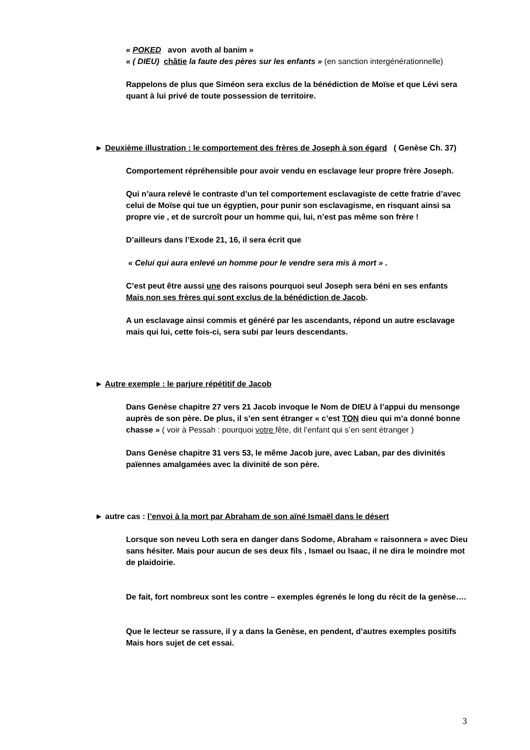« POKED avon avoth al banim »
« ( DIEU) châtie la faute des pères sur les enfants » (en sanction intergénérationnelle)
Rappelons de plus que Siméon sera exclus de la bénédiction de Moïse et que Lévi sera quant à lui privé de toute possession de territoire.
► Deuxième illustration : le comportement des frères de Joseph à son égard ( Genèse Ch. 37)
Comportement répréhensible pour avoir vendu en esclavage leur propre frère Joseph.
Qui n’aura relevé le contraste d’un tel comportement esclavagiste de cette fratrie d’avec celui de Moïse qui tue un égyptien, pour punir son esclavagisme, en risquant ainsi sa propre vie , et de surcroît pour un homme qui, lui, n’est pas même son frère !
D’ailleurs dans l’Exode 21, 16, il sera écrit que
« Celui qui aura enlevé un homme pour le vendre sera mis à mort » .
C’est peut être aussi une des raisons pourquoi seul Joseph sera béni en ses enfants
Mais non ses frères qui sont exclus de la bénédiction de Jacob.
A un esclavage ainsi commis et généré par les ascendants, répond un autre esclavage mais qui lui, cette fois-ci, sera subi par leurs descendants.
► Autre exemple : le parjure répétitif de Jacob
Dans Genèse chapitre 27 vers 21 Jacob invoque le Nom de DIEU à l’appui du mensonge auprès de son père. De plus, il s’en sent étranger « c’est TON dieu qui m’a donné bonne chasse » ( voir à Pessah : pourquoi votre fête, dit l’enfant qui s’en sent étranger )
Dans Genèse chapitre 31 vers 53, le même Jacob jure, avec Laban, par des divinités païennes amalgamées avec la divinité de son père.
► autre cas : l’envoi à la mort par Abraham de son aïné Ismaël dans le désert
Lorsque son neveu Loth sera en danger dans Sodome, Abraham « raisonnera » avec Dieu sans hésiter. Mais pour aucun de ses deux fils , Ismael ou Isaac, il ne dira le moindre mot de plaidoirie.
De fait, fort nombreux sont les contre – exemples égrenés le long du récit de la genèse….
Que le lecteur se rassure, il y a dans la Genèse, en pendent, d’autres exemples positifs Mais hors sujet de cet essai.
3